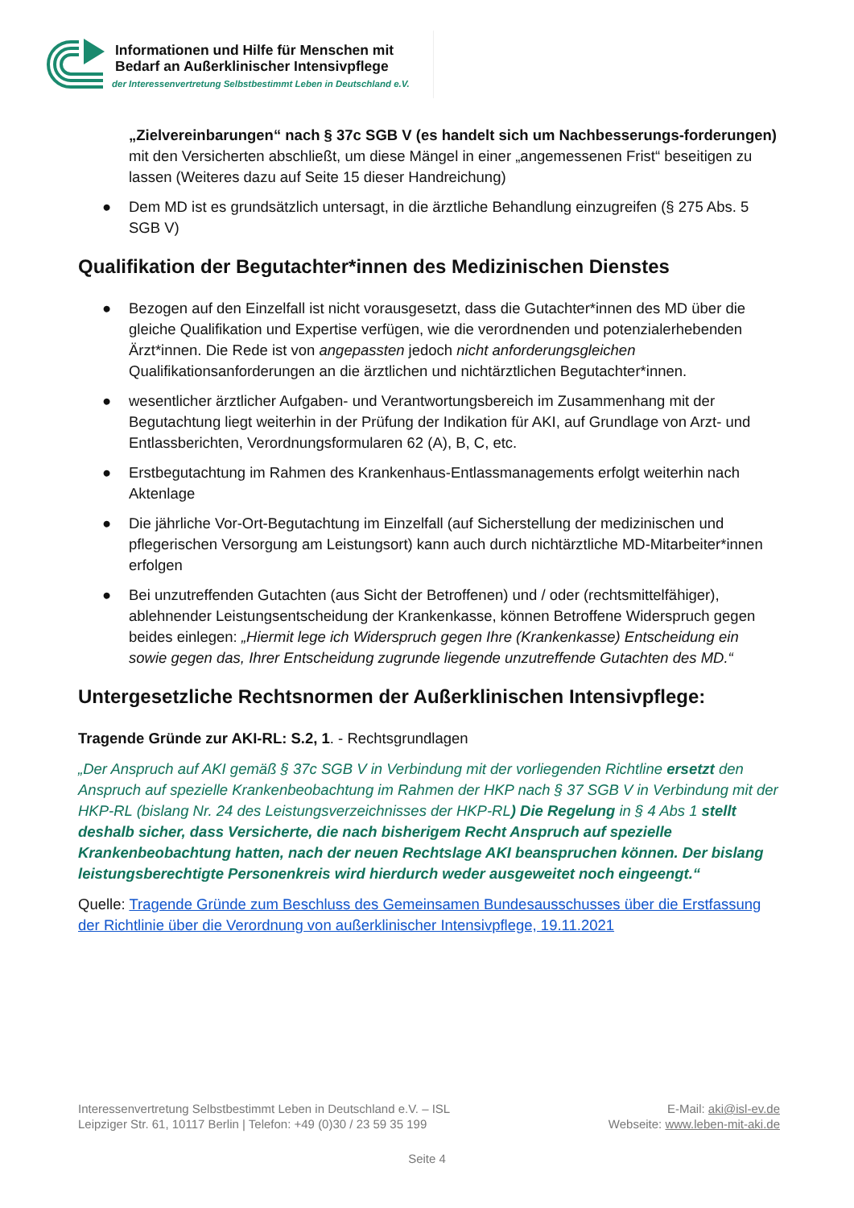Informationen und Hilfe für Menschen mit
Bedarf an Außerklinischer Intensivpflege
der Interessenvertretung Selbstbestimmt Leben in Deutschland e.V.
„Zielvereinbarungen“ nach § 37c SGB V (es handelt sich um Nachbesserungs-forderungen) mit den Versicherten abschließt, um diese Mängel in einer „angemessenen Frist“ beseitigen zu lassen (Weiteres dazu auf Seite 15 dieser Handreichung)
● Dem MD ist es grundsätzlich untersagt, in die ärztliche Behandlung einzugreifen (§ 275 Abs. 5 SGB V)
Qualifikation der Begutachter*innen des Medizinischen Dienstes
● Bezogen auf den Einzelfall ist nicht vorausgesetzt, dass die Gutachter*innen des MD über die gleiche Qualifikation und Expertise verfügen, wie die verordnenden und potenzialerhebenden Ärzt*innen. Die Rede ist von angepassten jedoch nicht anforderungsgleichen Qualifikationsanforderungen an die ärztlichen und nichtärztlichen Begutachter*innen.
● wesentlicher ärztlicher Aufgaben- und Verantwortungsbereich im Zusammenhang mit der Begutachtung liegt weiterhin in der Prüfung der Indikation für AKI, auf Grundlage von Arzt- und Entlassberichten, Verordnungsformularen 62 (A), B, C, etc.
● Erstbegutachtung im Rahmen des Krankenhaus-Entlassmanagements erfolgt weiterhin nach Aktenlage
● Die jährliche Vor-Ort-Begutachtung im Einzelfall (auf Sicherstellung der medizinischen und pflegerischen Versorgung am Leistungsort) kann auch durch nichtärztliche MD-Mitarbeiter*innen erfolgen
● Bei unzutreffenden Gutachten (aus Sicht der Betroffenen) und / oder (rechtsmittelfähiger), ablehnender Leistungsentscheidung der Krankenkasse, können Betroffene Widerspruch gegen beides einlegen: „Hiermit lege ich Widerspruch gegen Ihre (Krankenkasse) Entscheidung ein sowie gegen das, Ihrer Entscheidung zugrunde liegende unzutreffende Gutachten des MD.“
Untergesetzliche Rechtsnormen der Außerklinischen Intensivpflege:
Tragende Gründe zur AKI-RL: S.2, 1. - Rechtsgrundlagen
„Der Anspruch auf AKI gemäß § 37c SGB V in Verbindung mit der vorliegenden Richtline ersetzt den Anspruch auf spezielle Krankenbeobachtung im Rahmen der HKP nach § 37 SGB V in Verbindung mit der HKP-RL (bislang Nr. 24 des Leistungsverzeichnisses der HKP-RL) Die Regelung in § 4 Abs 1 stellt deshalb sicher, dass Versicherte, die nach bisherigem Recht Anspruch auf spezielle Krankenbeobachtung hatten, nach der neuen Rechtslage AKI beanspruchen können. Der bislang leistungsberechtigte Personenkreis wird hierdurch weder ausgeweitet noch eingeengt.“
Quelle: Tragende Gründe zum Beschluss des Gemeinsamen Bundesausschusses über die Erstfassung der Richtlinie über die Verordnung von außerklinischer Intensivpflege, 19.11.2021
Interessenvertretung Selbstbestimmt Leben in Deutschland e.V. – ISL
Leipziger Str. 61, 10117 Berlin | Telefon: +49 (0)30 / 23 59 35 199
E-Mail: aki@isl-ev.de
Webseite: www.leben-mit-aki.de
Seite 4